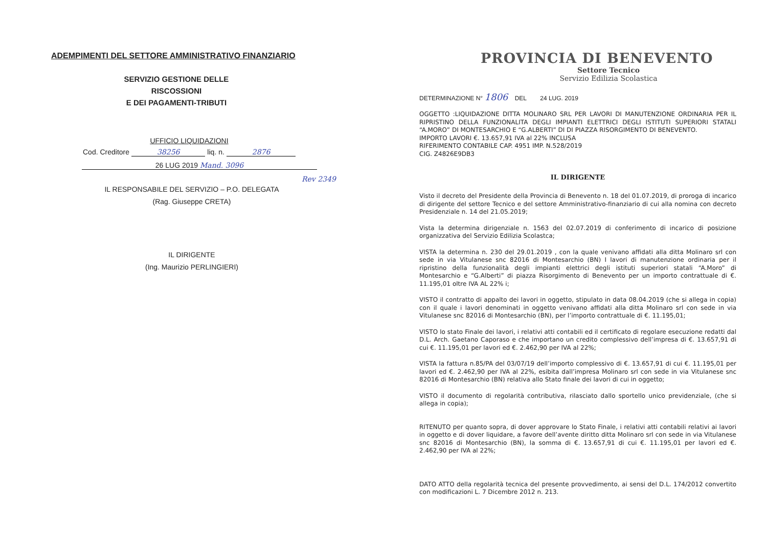ADEMPIMENTI DEL SETTORE AMMINISTRATIVO FINANZIARIO
SERVIZIO GESTIONE DELLE RISCOSSIONI
E DEI PAGAMENTI-TRIBUTI
UFFICIO LIQUIDAZIONI
Cod. Creditore 38256 liq. n. 2876
26 LUG 2019 Mand. 3096
Rev 2349
IL RESPONSABILE DEL SERVIZIO – P.O. DELEGATA
(Rag. Giuseppe CRETA)
IL DIRIGENTE
(Ing. Maurizio PERLINGIERI)
PROVINCIA DI BENEVENTO
Settore Tecnico
Servizio Edilizia Scolastica
DETERMINAZIONE N° 1806 DEL 24 LUG. 2019
OGGETTO :LIQUIDAZIONE DITTA MOLINARO SRL PER LAVORI DI MANUTENZIONE ORDINARIA PER IL RIPRISTINO DELLA FUNZIONALITA DEGLI IMPIANTI ELETTRICI DEGLI ISTITUTI SUPERIORI STATALI “A.MORO” DI MONTESARCHIO E “G.ALBERTI” DI DI PIAZZA RISORGIMENTO DI BENEVENTO.
IMPORTO LAVORI €. 13.657,91 IVA al 22% INCLUSA
RIFERIMENTO CONTABILE CAP. 4951 IMP. N.528/2019
CIG. Z4826E9DB3
IL DIRIGENTE
Visto il decreto del Presidente della Provincia di Benevento n. 18 del 01.07.2019, di proroga di incarico di dirigente del settore Tecnico e del settore Amministrativo-finanziario di cui alla nomina con decreto Presidenziale n. 14 del 21.05.2019;
Vista la determina dirigenziale n. 1563 del 02.07.2019 di conferimento di incarico di posizione organizzativa del Servizio Edilizia Scolastca;
VISTA la determina n. 230 del 29.01.2019 , con la quale venivano affidati alla ditta Molinaro srl con sede in via Vitulanese snc 82016 di Montesarchio (BN) I lavori di manutenzione ordinaria per il ripristino della funzionalità degli impianti elettrici degli istituti superiori statali “A.Moro” di Montesarchio e “G.Alberti” di piazza Risorgimento di Benevento per un importo contrattuale di €. 11.195,01 oltre IVA AL 22% i;
VISTO il contratto di appalto dei lavori in oggetto, stipulato in data 08.04.2019 (che si allega in copia) con il quale i lavori denominati in oggetto venivano affidati alla ditta Molinaro srl con sede in via Vitulanese snc 82016 di Montesarchio (BN), per l’importo contrattuale di €. 11.195,01;
VISTO lo stato Finale dei lavori, i relativi atti contabili ed il certificato di regolare esecuzione redatti dal D.L. Arch. Gaetano Caporaso e che importano un credito complessivo dell’impresa di €. 13.657,91 di cui €. 11.195,01 per lavori ed €. 2.462,90 per IVA al 22%;
VISTA la fattura n.85/PA del 03/07/19 dell’importo complessivo di €. 13.657,91 di cui €. 11.195,01 per lavori ed €. 2.462,90 per IVA al 22%, esibita dall’impresa Molinaro srl con sede in via Vitulanese snc 82016 di Montesarchio (BN) relativa allo Stato finale dei lavori di cui in oggetto;
VISTO il documento di regolarità contributiva, rilasciato dallo sportello unico previdenziale, (che si allega in copia);
RITENUTO per quanto sopra, di dover approvare lo Stato Finale, i relativi atti contabili relativi ai lavori in oggetto e di dover liquidare, a favore dell’avente diritto ditta Molinaro srl con sede in via Vitulanese snc 82016 di Montesarchio (BN), la somma di €. 13.657,91 di cui €. 11.195,01 per lavori ed €. 2.462,90 per IVA al 22%;
DATO ATTO della regolarità tecnica del presente provvedimento, ai sensi del D.L. 174/2012 convertito con modificazioni L. 7 Dicembre 2012 n. 213.